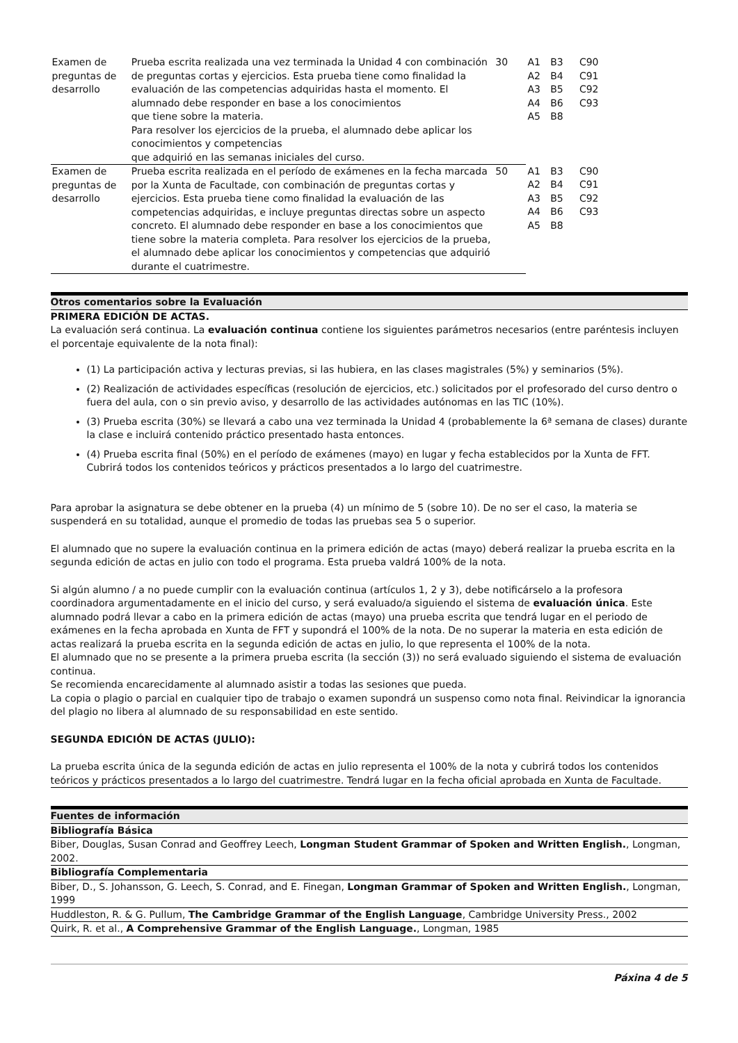| Examen de preguntas de desarrollo | Prueba escrita realizada una vez terminada la Unidad 4 con combinación de preguntas cortas y ejercicios. Esta prueba tiene como finalidad la evaluación de las competencias adquiridas hasta el momento. El alumnado debe responder en base a los conocimientos que tiene sobre la materia. Para resolver los ejercicios de la prueba, el alumnado debe aplicar los conocimientos y competencias que adquirió en las semanas iniciales del curso. | 30 | A1 A2 A3 A4 A5 | B3 B4 B5 B6 B8 | C90 C91 C92 C93 |
| Examen de preguntas de desarrollo | Prueba escrita realizada en el período de exámenes en la fecha marcada por la Xunta de Facultade, con combinación de preguntas cortas y ejercicios. Esta prueba tiene como finalidad la evaluación de las competencias adquiridas, e incluye preguntas directas sobre un aspecto concreto. El alumnado debe responder en base a los conocimientos que tiene sobre la materia completa. Para resolver los ejercicios de la prueba, el alumnado debe aplicar los conocimientos y competencias que adquirió durante el cuatrimestre. | 50 | A1 A2 A3 A4 A5 | B3 B4 B5 B6 B8 | C90 C91 C92 C93 |
Otros comentarios sobre la Evaluación
PRIMERA EDICIÓN DE ACTAS.
La evaluación será continua. La evaluación continua contiene los siguientes parámetros necesarios (entre paréntesis incluyen el porcentaje equivalente de la nota final):
(1) La participación activa y lecturas previas, si las hubiera, en las clases magistrales (5%) y seminarios (5%).
(2) Realización de actividades específicas (resolución de ejercicios, etc.) solicitados por el profesorado del curso dentro o fuera del aula, con o sin previo aviso, y desarrollo de las actividades autónomas en las TIC (10%).
(3) Prueba escrita (30%) se llevará a cabo una vez terminada la Unidad 4 (probablemente la 6ª semana de clases) durante la clase e incluirá contenido práctico presentado hasta entonces.
(4) Prueba escrita final (50%) en el período de exámenes (mayo) en lugar y fecha establecidos por la Xunta de FFT. Cubrirá todos los contenidos teóricos y prácticos presentados a lo largo del cuatrimestre.
Para aprobar la asignatura se debe obtener en la prueba (4) un mínimo de 5 (sobre 10). De no ser el caso, la materia se suspenderá en su totalidad, aunque el promedio de todas las pruebas sea 5 o superior.
El alumnado que no supere la evaluación continua en la primera edición de actas (mayo) deberá realizar la prueba escrita en la segunda edición de actas en julio con todo el programa. Esta prueba valdrá 100% de la nota.
Si algún alumno / a no puede cumplir con la evaluación continua (artículos 1, 2 y 3), debe notificárselo a la profesora coordinadora argumentadamente en el inicio del curso, y será evaluado/a siguiendo el sistema de evaluación única. Este alumnado podrá llevar a cabo en la primera edición de actas (mayo) una prueba escrita que tendrá lugar en el periodo de exámenes en la fecha aprobada en Xunta de FFT y supondrá el 100% de la nota. De no superar la materia en esta edición de actas realizará la prueba escrita en la segunda edición de actas en julio, lo que representa el 100% de la nota.
El alumnado que no se presente a la primera prueba escrita (la sección (3)) no será evaluado siguiendo el sistema de evaluación continua.
Se recomienda encarecidamente al alumnado asistir a todas las sesiones que pueda.
La copia o plagio o parcial en cualquier tipo de trabajo o examen supondrá un suspenso como nota final. Reivindicar la ignorancia del plagio no libera al alumnado de su responsabilidad en este sentido.
SEGUNDA EDICIÓN DE ACTAS (JULIO):
La prueba escrita única de la segunda edición de actas en julio representa el 100% de la nota y cubrirá todos los contenidos teóricos y prácticos presentados a lo largo del cuatrimestre. Tendrá lugar en la fecha oficial aprobada en Xunta de Facultade.
Fuentes de información
Bibliografía Básica
Biber, Douglas, Susan Conrad and Geoffrey Leech, Longman Student Grammar of Spoken and Written English., Longman, 2002.
Bibliografía Complementaria
Biber, D., S. Johansson, G. Leech, S. Conrad, and E. Finegan, Longman Grammar of Spoken and Written English., Longman, 1999
Huddleston, R. & G. Pullum, The Cambridge Grammar of the English Language, Cambridge University Press., 2002
Quirk, R. et al., A Comprehensive Grammar of the English Language., Longman, 1985
Páxina 4 de 5